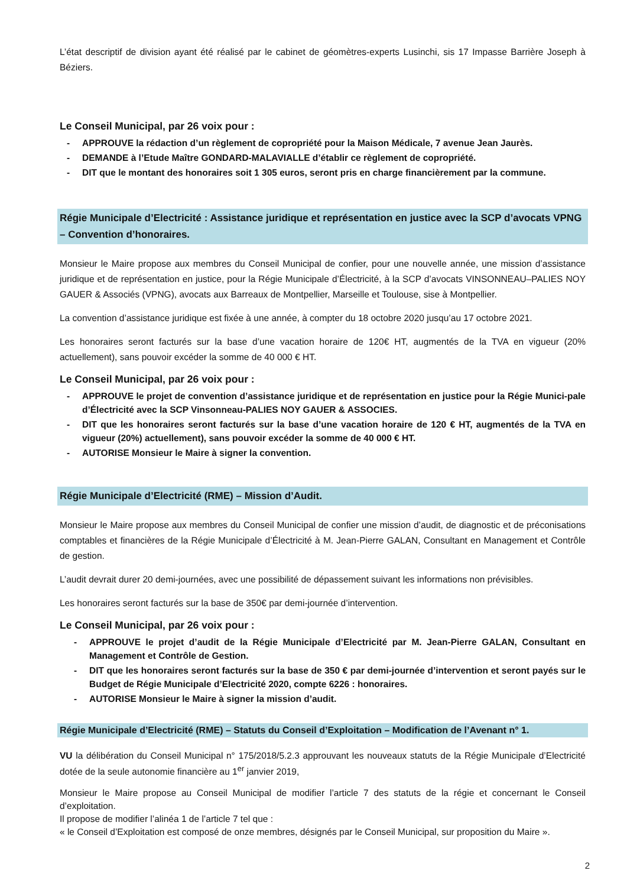L’état descriptif de division ayant été réalisé par le cabinet de géomètres-experts Lusinchi, sis 17 Impasse Barrière Joseph à Béziers.
Le Conseil Municipal, par 26 voix pour :
- APPROUVE la rédaction d’un règlement de copropriété pour la Maison Médicale, 7 avenue Jean Jaurès.
- DEMANDE à l’Etude Maître GONDARD-MALAVIALLE d’établir ce règlement de copropriété.
- DIT que le montant des honoraires soit 1 305 euros, seront pris en charge financièrement par la commune.
Régie Municipale d’Electricité : Assistance juridique et représentation en justice avec la SCP d’avocats VPNG – Convention d’honoraires.
Monsieur le Maire propose aux membres du Conseil Municipal de confier, pour une nouvelle année, une mission d’assistance juridique et de représentation en justice, pour la Régie Municipale d’Électricité, à la SCP d’avocats VINSONNEAU–PALIES NOY GAUER & Associés (VPNG), avocats aux Barreaux de Montpellier, Marseille et Toulouse, sise à Montpellier.
La convention d’assistance juridique est fixée à une année, à compter du 18 octobre 2020 jusqu’au 17 octobre 2021.
Les honoraires seront facturés sur la base d’une vacation horaire de 120€ HT, augmentés de la TVA en vigueur (20% actuellement), sans pouvoir excéder la somme de 40 000 € HT.
Le Conseil Municipal, par 26 voix pour :
- APPROUVE le projet de convention d’assistance juridique et de représentation en justice pour la Régie Munici-pale d’Électricité avec la SCP Vinsonneau-PALIES NOY GAUER & ASSOCIES.
- DIT que les honoraires seront facturés sur la base d’une vacation horaire de 120 € HT, augmentés de la TVA en vigueur (20%) actuellement), sans pouvoir excéder la somme de 40 000 € HT.
- AUTORISE Monsieur le Maire à signer la convention.
Régie Municipale d’Electricité (RME) – Mission d’Audit.
Monsieur le Maire propose aux membres du Conseil Municipal de confier une mission d’audit, de diagnostic et de préconisations comptables et financières de la Régie Municipale d’Électricité à M. Jean-Pierre GALAN, Consultant en Management et Contrôle de gestion.
L’audit devrait durer 20 demi-journées, avec une possibilité de dépassement suivant les informations non prévisibles.
Les honoraires seront facturés sur la base de 350€ par demi-journée d’intervention.
Le Conseil Municipal, par 26 voix pour :
- APPROUVE le projet d’audit de la Régie Municipale d’Electricité par M. Jean-Pierre GALAN, Consultant en Management et Contrôle de Gestion.
- DIT que les honoraires seront facturés sur la base de 350 € par demi-journée d’intervention et seront payés sur le Budget de Régie Municipale d’Electricité 2020, compte 6226 : honoraires.
- AUTORISE Monsieur le Maire à signer la mission d’audit.
Régie Municipale d’Electricité (RME) – Statuts du Conseil d’Exploitation – Modification de l’Avenant n° 1.
VU la délibération du Conseil Municipal n° 175/2018/5.2.3 approuvant les nouveaux statuts de la Régie Municipale d’Electricité dotée de la seule autonomie financière au 1<sup>er</sup> janvier 2019,
Monsieur le Maire propose au Conseil Municipal de modifier l’article 7 des statuts de la régie et concernant le Conseil d’exploitation.
Il propose de modifier l’alinéa 1 de l’article 7 tel que :
« le Conseil d’Exploitation est composé de onze membres, désignés par le Conseil Municipal, sur proposition du Maire ».
2